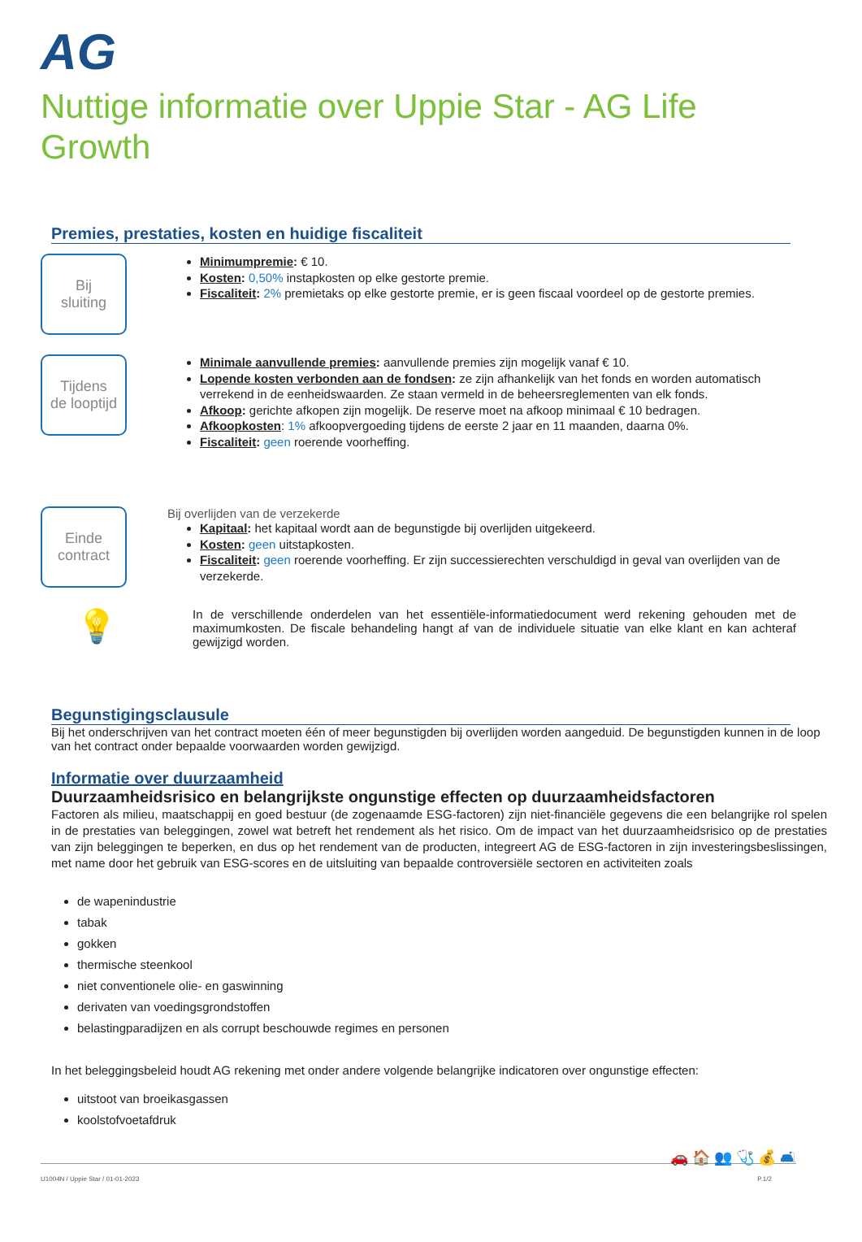AG
Nuttige informatie over Uppie Star - AG Life
Growth
Premies, prestaties, kosten en huidige fiscaliteit
Bij
sluiting
Minimumpremie: € 10.
Kosten: 0,50% instapkosten op elke gestorte premie.
Fiscaliteit: 2% premietaks op elke gestorte premie, er is geen fiscaal voordeel op de gestorte premies.
Tijdens
de looptijd
Minimale aanvullende premies: aanvullende premies zijn mogelijk vanaf € 10.
Lopende kosten verbonden aan de fondsen: ze zijn afhankelijk van het fonds en worden automatisch verrekend in de eenheidswaarden. Ze staan vermeld in de beheersreglementen van elk fonds.
Afkoop: gerichte afkopen zijn mogelijk. De reserve moet na afkoop minimaal € 10 bedragen.
Afkoopkosten: 1% afkoopvergoeding tijdens de eerste 2 jaar en 11 maanden, daarna 0%.
Fiscaliteit: geen roerende voorheffing.
Einde
contract
Bij overlijden van de verzekerde
Kapitaal: het kapitaal wordt aan de begunstigde bij overlijden uitgekeerd.
Kosten: geen uitstapkosten.
Fiscaliteit: geen roerende voorheffing. Er zijn successierechten verschuldigd in geval van overlijden van de verzekerde.
💡
In de verschillende onderdelen van het essentiële-informatiedocument werd rekening gehouden met de maximumkosten. De fiscale behandeling hangt af van de individuele situatie van elke klant en kan achteraf gewijzigd worden.
Begunstigingsclausule
Bij het onderschrijven van het contract moeten één of meer begunstigden bij overlijden worden aangeduid. De begunstigden kunnen in de loop van het contract onder bepaalde voorwaarden worden gewijzigd.
Informatie over duurzaamheid
Duurzaamheidsrisico en belangrijkste ongunstige effecten op duurzaamheidsfactoren
Factoren als milieu, maatschappij en goed bestuur (de zogenaamde ESG-factoren) zijn niet-financiële gegevens die een belangrijke rol spelen in de prestaties van beleggingen, zowel wat betreft het rendement als het risico. Om de impact van het duurzaamheidsrisico op de prestaties van zijn beleggingen te beperken, en dus op het rendement van de producten, integreert AG de ESG-factoren in zijn investeringsbeslissingen, met name door het gebruik van ESG-scores en de uitsluiting van bepaalde controversiële sectoren en activiteiten zoals
de wapenindustrie
tabak
gokken
thermische steenkool
niet conventionele olie- en gaswinning
derivaten van voedingsgrondstoffen
belastingparadijzen en als corrupt beschouwde regimes en personen
In het beleggingsbeleid houdt AG rekening met onder andere volgende belangrijke indicatoren over ongunstige effecten:
uitstoot van broeikasgassen
koolstofvoetafdruk
🚗 🏠 👥 🩺 💰 🛋
U1004N / Uppie Star / 01-01-2023 P.1/2